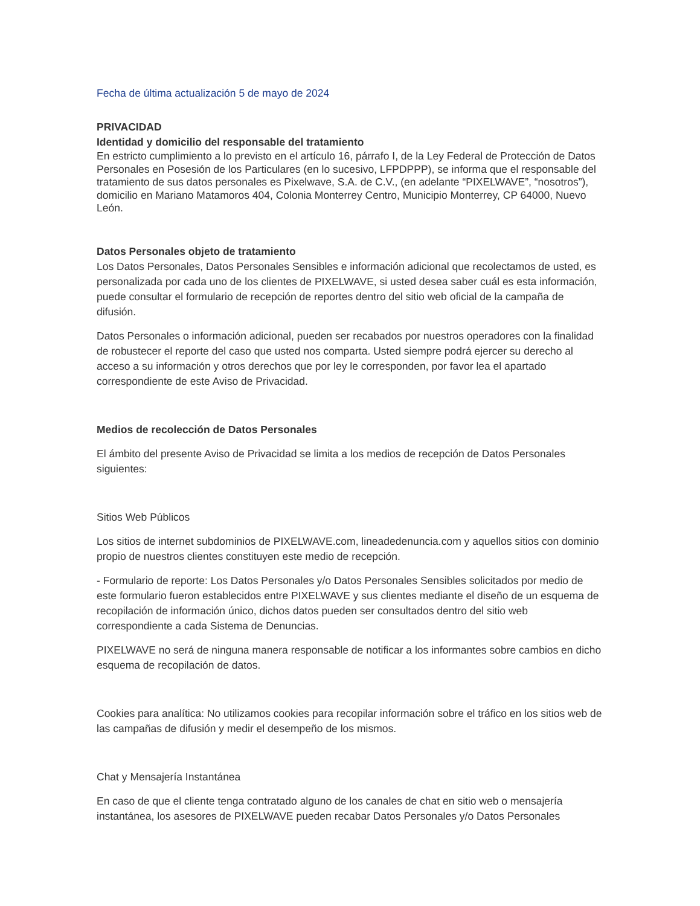Fecha de última actualización 5 de mayo de 2024
PRIVACIDAD
Identidad y domicilio del responsable del tratamiento
En estricto cumplimiento a lo previsto en el artículo 16, párrafo I, de la Ley Federal de Protección de Datos Personales en Posesión de los Particulares (en lo sucesivo, LFPDPPP), se informa que el responsable del tratamiento de sus datos personales es Pixelwave, S.A. de C.V., (en adelante “PIXELWAVE”, “nosotros”), domicilio en Mariano Matamoros 404, Colonia Monterrey Centro, Municipio Monterrey, CP 64000, Nuevo León.
Datos Personales objeto de tratamiento
Los Datos Personales, Datos Personales Sensibles e información adicional que recolectamos de usted, es personalizada por cada uno de los clientes de PIXELWAVE, si usted desea saber cuál es esta información, puede consultar el formulario de recepción de reportes dentro del sitio web oficial de la campaña de difusión.
Datos Personales o información adicional, pueden ser recabados por nuestros operadores con la finalidad de robustecer el reporte del caso que usted nos comparta. Usted siempre podrá ejercer su derecho al acceso a su información y otros derechos que por ley le corresponden, por favor lea el apartado correspondiente de este Aviso de Privacidad.
Medios de recolección de Datos Personales
El ámbito del presente Aviso de Privacidad se limita a los medios de recepción de Datos Personales siguientes:
Sitios Web Públicos
Los sitios de internet subdominios de PIXELWAVE.com, lineadedenuncia.com y aquellos sitios con dominio propio de nuestros clientes constituyen este medio de recepción.
- Formulario de reporte: Los Datos Personales y/o Datos Personales Sensibles solicitados por medio de este formulario fueron establecidos entre PIXELWAVE y sus clientes mediante el diseño de un esquema de recopilación de información único, dichos datos pueden ser consultados dentro del sitio web correspondiente a cada Sistema de Denuncias.
PIXELWAVE no será de ninguna manera responsable de notificar a los informantes sobre cambios en dicho esquema de recopilación de datos.
Cookies para analítica: No utilizamos cookies para recopilar información sobre el tráfico en los sitios web de las campañas de difusión y medir el desempeño de los mismos.
Chat y Mensajería Instantánea
En caso de que el cliente tenga contratado alguno de los canales de chat en sitio web o mensajería instantánea, los asesores de PIXELWAVE pueden recabar Datos Personales y/o Datos Personales